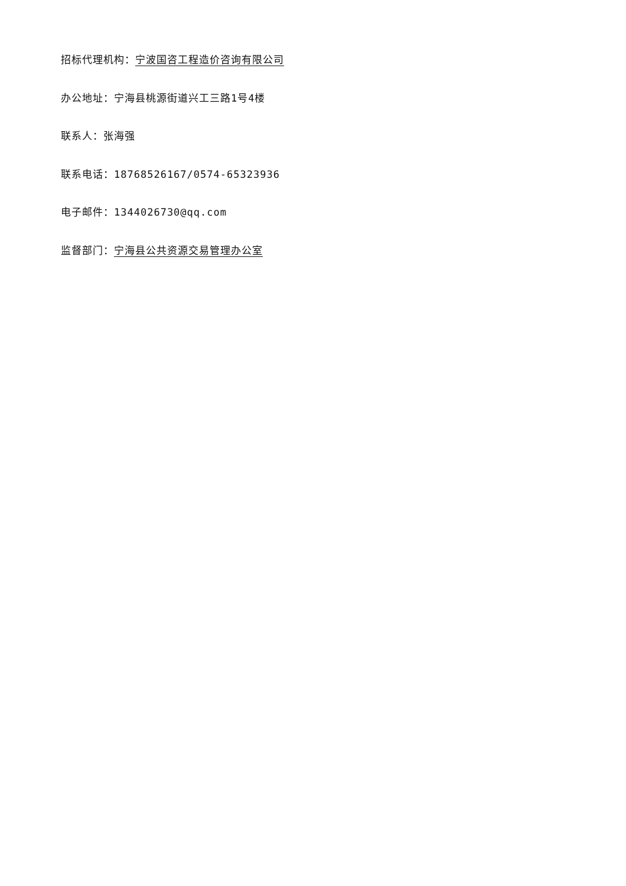招标代理机构：宁波国咨工程造价咨询有限公司
办公地址：宁海县桃源街道兴工三路1号4楼
联系人：张海强
联系电话：18768526167/0574-65323936
电子邮件：1344026730@qq.com
监督部门：宁海县公共资源交易管理办公室